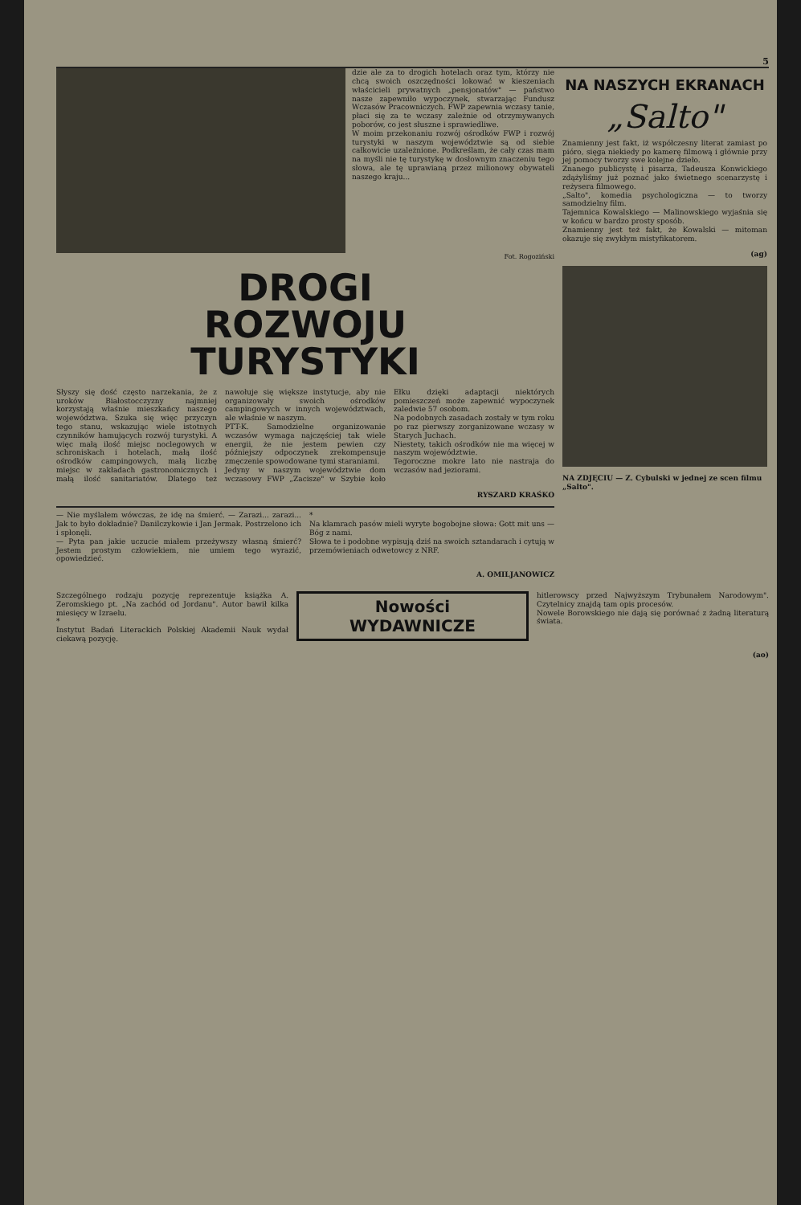5
dzie ale za to drogich hotelach oraz tym, którzy nie chcą swoich oszczędności lokować w kieszeniach właścicieli prywatnych „pensjonatów" — państwo nasze zapewniło wypoczynek, stwarzając Fundusz Wczasów Pracowniczych. FWP zapewnia wczasy tanie, płaci się za te wczasy zależnie od otrzymywanych poborów, co jest słuszne i sprawiedliwe.
W moim przekonaniu rozwój ośrodków FWP i rozwój turystyki w naszym województwie są od siebie całkowicie uzależnione. Podkreślam, że cały czas mam na myśli nie tę turystykę w dosłownym znaczeniu tego słowa, ale tę uprawianą przez milionowy obywateli naszego kraju...
Fot. Rogoziński
DROGI
ROZWOJU
TURYSTYKI
Słyszy się dość często narzekania, że z uroków Białostocczyzny najmniej korzystają właśnie mieszkańcy naszego województwa. Szuka się więc przyczyn tego stanu, wskazując wiele istotnych czynników hamujących rozwój turystyki. A więc małą ilość miejsc noclegowych w schroniskach i hotelach, małą ilość ośrodków campingowych, małą liczbę miejsc w zakładach gastronomicznych i małą ilość sanitariatów. Dlatego też nawołuje się większe instytucje, aby nie organizowały swoich ośrodków campingowych w innych województwach, ale właśnie w naszym.
PTT-K. Samodzielne organizowanie wczasów wymaga najczęściej tak wiele energii, że nie jestem pewien czy późniejszy odpoczynek zrekompensuje zmęczenie spowodowane tymi staraniami.
Jedyny w naszym województwie dom wczasowy FWP „Zacisze" w Szybie koło Ełku dzięki adaptacji niektórych pomieszczeń może zapewnić wypoczynek zaledwie 57 osobom.
Na podobnych zasadach zostały w tym roku po raz pierwszy zorganizowane wczasy w Starych Juchach.
Niestety, takich ośrodków nie ma więcej w naszym województwie.
Tegoroczne mokre lato nie nastraja do wczasów nad jeziorami.
RYSZARD KRAŚKO
— Nie myślałem wówczas, że idę na śmierć. — Zarazi... zarazi... Jak to było dokładnie? Danilczykowie i Jan Jermak. Postrzelono ich i spłonęli.
— Pyta pan jakie uczucie miałem przeżywszy własną śmierć? Jestem prostym człowiekiem, nie umiem tego wyrazić, opowiedzieć.
*
Na klamrach pasów mieli wyryte bogobojne słowa: Gott mit uns — Bóg z nami.
Słowa te i podobne wypisują dziś na swoich sztandarach i cytują w przemówieniach odwetowcy z NRF.
A. OMILJANOWICZ
NA NASZYCH EKRANACH
„Salto"
Znamienny jest fakt, iż współczesny literat zamiast po pióro, sięga niekiedy po kamerę filmową i głównie przy jej pomocy tworzy swe kolejne dzieło.
Znanego publicystę i pisarza, Tadeusza Konwickiego zdążyliśmy już poznać jako świetnego scenarzystę i reżysera filmowego.
„Salto", komedia psychologiczna — to tworzy samodzielny film.
Tajemnica Kowalskiego — Malinowskiego wyjaśnia się w końcu w bardzo prosty sposób.
Znamienny jest też fakt, że Kowalski — mitoman okazuje się zwykłym mistyfikatorem.
(ag)
NA ZDJĘCIU — Z. Cybulski w jednej ze scen filmu „Salto".
Szczególnego rodzaju pozycję reprezentuje książka A. Zeromskiego pt. „Na zachód od Jordanu". Autor bawił kilka miesięcy w Izraelu.
*
Instytut Badań Literackich Polskiej Akademii Nauk wydał ciekawą pozycję.
Nowości
WYDAWNICZE
hitlerowscy przed Najwyższym Trybunałem Narodowym". Czytelnicy znajdą tam opis procesów.
Nowele Borowskiego nie dają się porównać z żadną literaturą świata.
(ao)